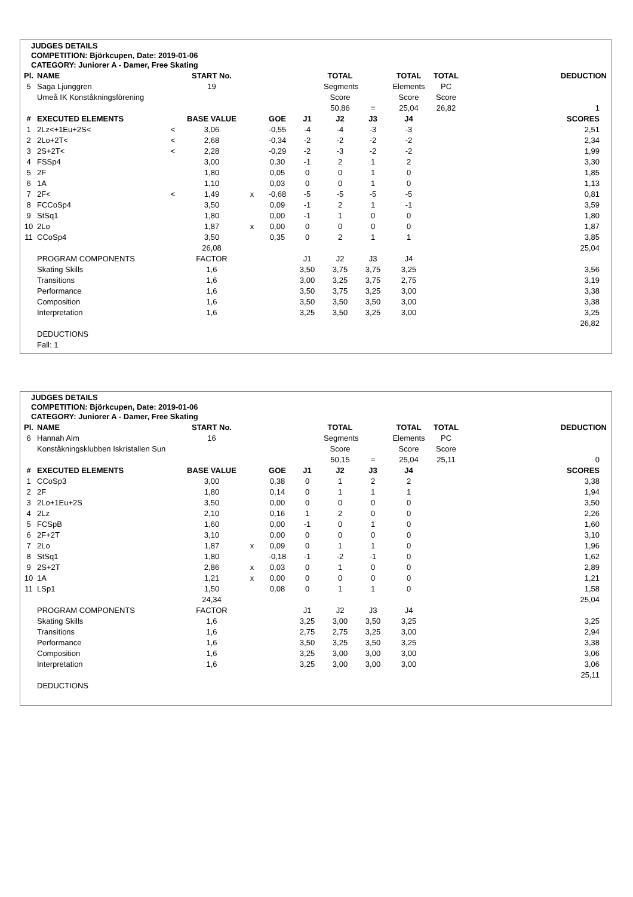JUDGES DETAILS
COMPETITION: Björkcupen, Date: 2019-01-06
CATEGORY: Juniorer A - Damer, Free Skating
| Pl. | NAME | | START No. | | | | TOTAL | | TOTAL | TOTAL | | DEDUCTION |
| --- | --- | --- | --- | --- | --- | --- | --- | --- | --- | --- | --- | --- |
| 5 | Saga Ljunggren | | 19 | | | | Segments | | Elements | PC | | |
| | Umeå IK Konståkningsförening | | | | | | Score | | Score | Score | | |
| | | | | | | | 50,86 | = | 25,04 | 26,82 | | 1 |
| # | EXECUTED ELEMENTS | | BASE VALUE | | GOE | J1 | J2 | J3 | J4 | | | SCORES |
| 1 | 2Lz<+1Eu+2S< | < | 3,06 | | -0,55 | -4 | -4 | -3 | -3 | | | 2,51 |
| 2 | 2Lo+2T< | < | 2,68 | | -0,34 | -2 | -2 | -2 | -2 | | | 2,34 |
| 3 | 2S+2T< | < | 2,28 | | -0,29 | -2 | -3 | -2 | -2 | | | 1,99 |
| 4 | FSSp4 | | 3,00 | | 0,30 | -1 | 2 | 1 | 2 | | | 3,30 |
| 5 | 2F | | 1,80 | | 0,05 | 0 | 0 | 1 | 0 | | | 1,85 |
| 6 | 1A | | 1,10 | | 0,03 | 0 | 0 | 1 | 0 | | | 1,13 |
| 7 | 2F< | < | 1,49 | x | -0,68 | -5 | -5 | -5 | -5 | | | 0,81 |
| 8 | FCCoSp4 | | 3,50 | | 0,09 | -1 | 2 | 1 | -1 | | | 3,59 |
| 9 | StSq1 | | 1,80 | | 0,00 | -1 | 1 | 0 | 0 | | | 1,80 |
| 10 | 2Lo | | 1,87 | x | 0,00 | 0 | 0 | 0 | 0 | | | 1,87 |
| 11 | CCoSp4 | | 3,50 | | 0,35 | 0 | 2 | 1 | 1 | | | 3,85 |
| | | | 26,08 | | | | | | | | | 25,04 |
| | PROGRAM COMPONENTS | | FACTOR | | | J1 | J2 | J3 | J4 | | | |
| | Skating Skills | | 1,6 | | | 3,50 | 3,75 | 3,75 | 3,25 | | | 3,56 |
| | Transitions | | 1,6 | | | 3,00 | 3,25 | 3,75 | 2,75 | | | 3,19 |
| | Performance | | 1,6 | | | 3,50 | 3,75 | 3,25 | 3,00 | | | 3,38 |
| | Composition | | 1,6 | | | 3,50 | 3,50 | 3,50 | 3,00 | | | 3,38 |
| | Interpretation | | 1,6 | | | 3,25 | 3,50 | 3,25 | 3,00 | | | 3,25 |
| | | | | | | | | | | | | 26,82 |
| | DEDUCTIONS | | | | | | | | | | | |
| | Fall: 1 | | | | | | | | | | | |
JUDGES DETAILS
COMPETITION: Björkcupen, Date: 2019-01-06
CATEGORY: Juniorer A - Damer, Free Skating
| Pl. | NAME | | START No. | | | | TOTAL | | TOTAL | TOTAL | | DEDUCTION |
| --- | --- | --- | --- | --- | --- | --- | --- | --- | --- | --- | --- | --- |
| 6 | Hannah Alm | | 16 | | | | Segments | | Elements | PC | | |
| | Konståkningsklubben Iskristallen Sun | | | | | | Score | | Score | Score | | |
| | | | | | | | 50,15 | = | 25,04 | 25,11 | | 0 |
| # | EXECUTED ELEMENTS | | BASE VALUE | | GOE | J1 | J2 | J3 | J4 | | | SCORES |
| 1 | CCoSp3 | | 3,00 | | 0,38 | 0 | 1 | 2 | 2 | | | 3,38 |
| 2 | 2F | | 1,80 | | 0,14 | 0 | 1 | 1 | 1 | | | 1,94 |
| 3 | 2Lo+1Eu+2S | | 3,50 | | 0,00 | 0 | 0 | 0 | 0 | | | 3,50 |
| 4 | 2Lz | | 2,10 | | 0,16 | 1 | 2 | 0 | 0 | | | 2,26 |
| 5 | FCSpB | | 1,60 | | 0,00 | -1 | 0 | 1 | 0 | | | 1,60 |
| 6 | 2F+2T | | 3,10 | | 0,00 | 0 | 0 | 0 | 0 | | | 3,10 |
| 7 | 2Lo | | 1,87 | x | 0,09 | 0 | 1 | 1 | 0 | | | 1,96 |
| 8 | StSq1 | | 1,80 | | -0,18 | -1 | -2 | -1 | 0 | | | 1,62 |
| 9 | 2S+2T | | 2,86 | x | 0,03 | 0 | 1 | 0 | 0 | | | 2,89 |
| 10 | 1A | | 1,21 | x | 0,00 | 0 | 0 | 0 | 0 | | | 1,21 |
| 11 | LSp1 | | 1,50 | | 0,08 | 0 | 1 | 1 | 0 | | | 1,58 |
| | | | 24,34 | | | | | | | | | 25,04 |
| | PROGRAM COMPONENTS | | FACTOR | | | J1 | J2 | J3 | J4 | | | |
| | Skating Skills | | 1,6 | | | 3,25 | 3,00 | 3,50 | 3,25 | | | 3,25 |
| | Transitions | | 1,6 | | | 2,75 | 2,75 | 3,25 | 3,00 | | | 2,94 |
| | Performance | | 1,6 | | | 3,50 | 3,25 | 3,50 | 3,25 | | | 3,38 |
| | Composition | | 1,6 | | | 3,25 | 3,00 | 3,00 | 3,00 | | | 3,06 |
| | Interpretation | | 1,6 | | | 3,25 | 3,00 | 3,00 | 3,00 | | | 3,06 |
| | | | | | | | | | | | | 25,11 |
| | DEDUCTIONS | | | | | | | | | | | |